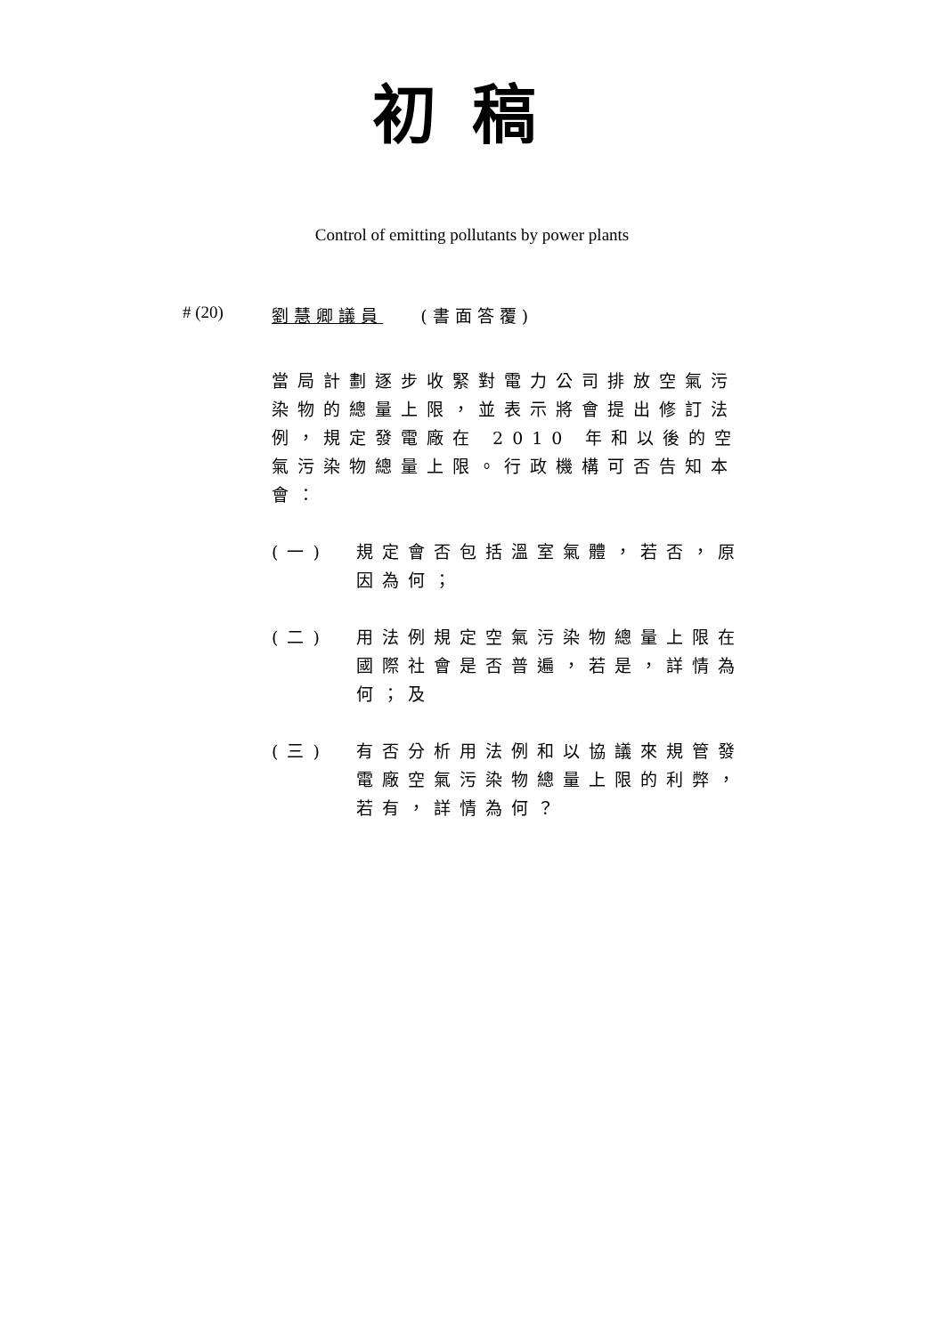初稿
Control of emitting pollutants by power plants
# (20) 劉慧卿議員 (書面答覆)
當局計劃逐步收緊對電力公司排放空氣污染物的總量上限，並表示將會提出修訂法例，規定發電廠在 2010 年和以後的空氣污染物總量上限。行政機構可否告知本會：
(一) 規定會否包括溫室氣體，若否，原因為何；
(二) 用法例規定空氣污染物總量上限在國際社會是否普遍，若是，詳情為何；及
(三) 有否分析用法例和以協議來規管發電廠空氣污染物總量上限的利弊，若有，詳情為何？